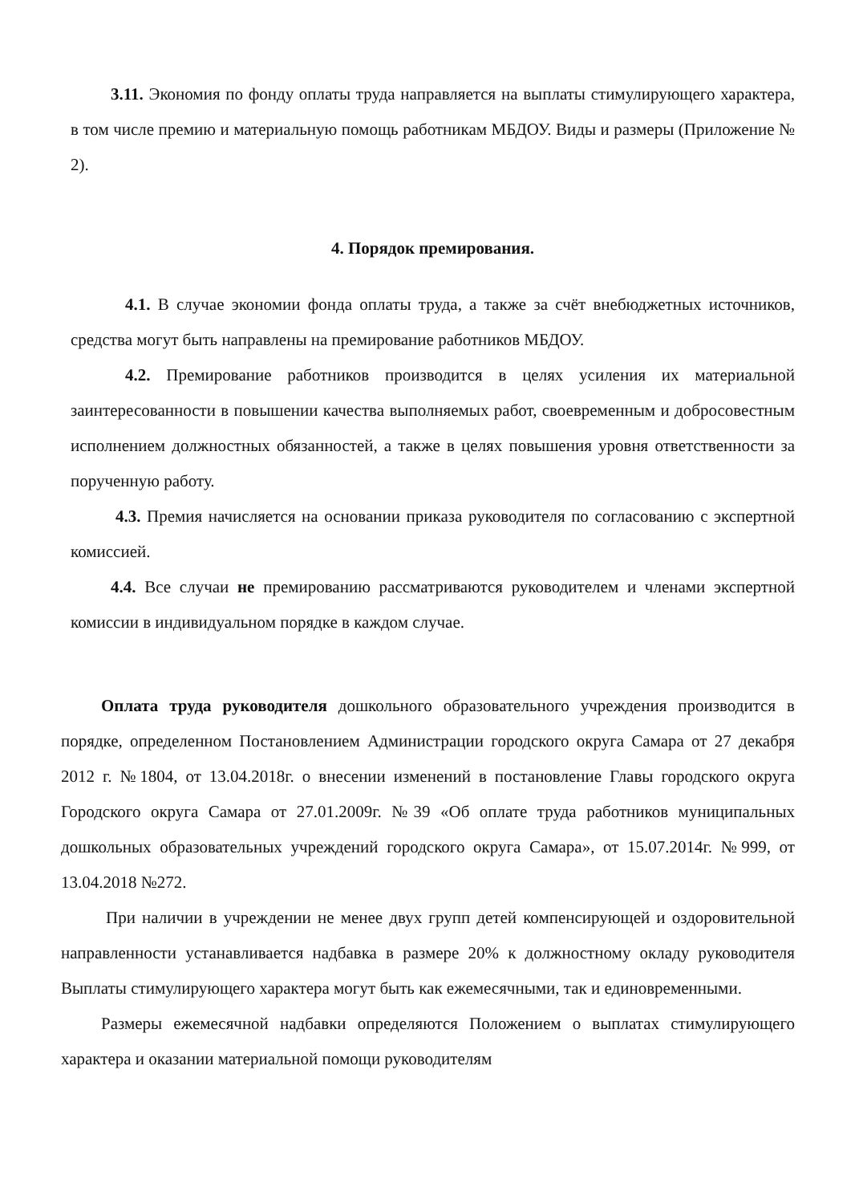3.11. Экономия по фонду оплаты труда направляется на выплаты стимулирующего характера, в том числе премию и материальную помощь работникам МБДОУ. Виды и размеры (Приложение № 2).
4. Порядок премирования.
4.1. В случае экономии фонда оплаты труда, а также за счёт внебюджетных источников, средства могут быть направлены на премирование работников МБДОУ.
4.2. Премирование работников производится в целях усиления их материальной заинтересованности в повышении качества выполняемых работ, своевременным и добросовестным исполнением должностных обязанностей, а также в целях повышения уровня ответственности за порученную работу.
4.3. Премия начисляется на основании приказа руководителя по согласованию с экспертной комиссией.
4.4. Все случаи не премированию рассматриваются руководителем и членами экспертной комиссии в индивидуальном порядке в каждом случае.
Оплата труда руководителя дошкольного образовательного учреждения производится в порядке, определенном Постановлением Администрации городского округа Самара от 27 декабря 2012 г. №1804, от 13.04.2018г. о внесении изменений в постановление Главы городского округа Городского округа Самара от 27.01.2009г. №39 «Об оплате труда работников муниципальных дошкольных образовательных учреждений городского округа Самара», от 15.07.2014г. №999, от 13.04.2018 №272.
При наличии в учреждении не менее двух групп детей компенсирующей и оздоровительной направленности устанавливается надбавка в размере 20% к должностному окладу руководителя Выплаты стимулирующего характера могут быть как ежемесячными, так и единовременными.
Размеры ежемесячной надбавки определяются Положением о выплатах стимулирующего характера и оказании материальной помощи руководителям